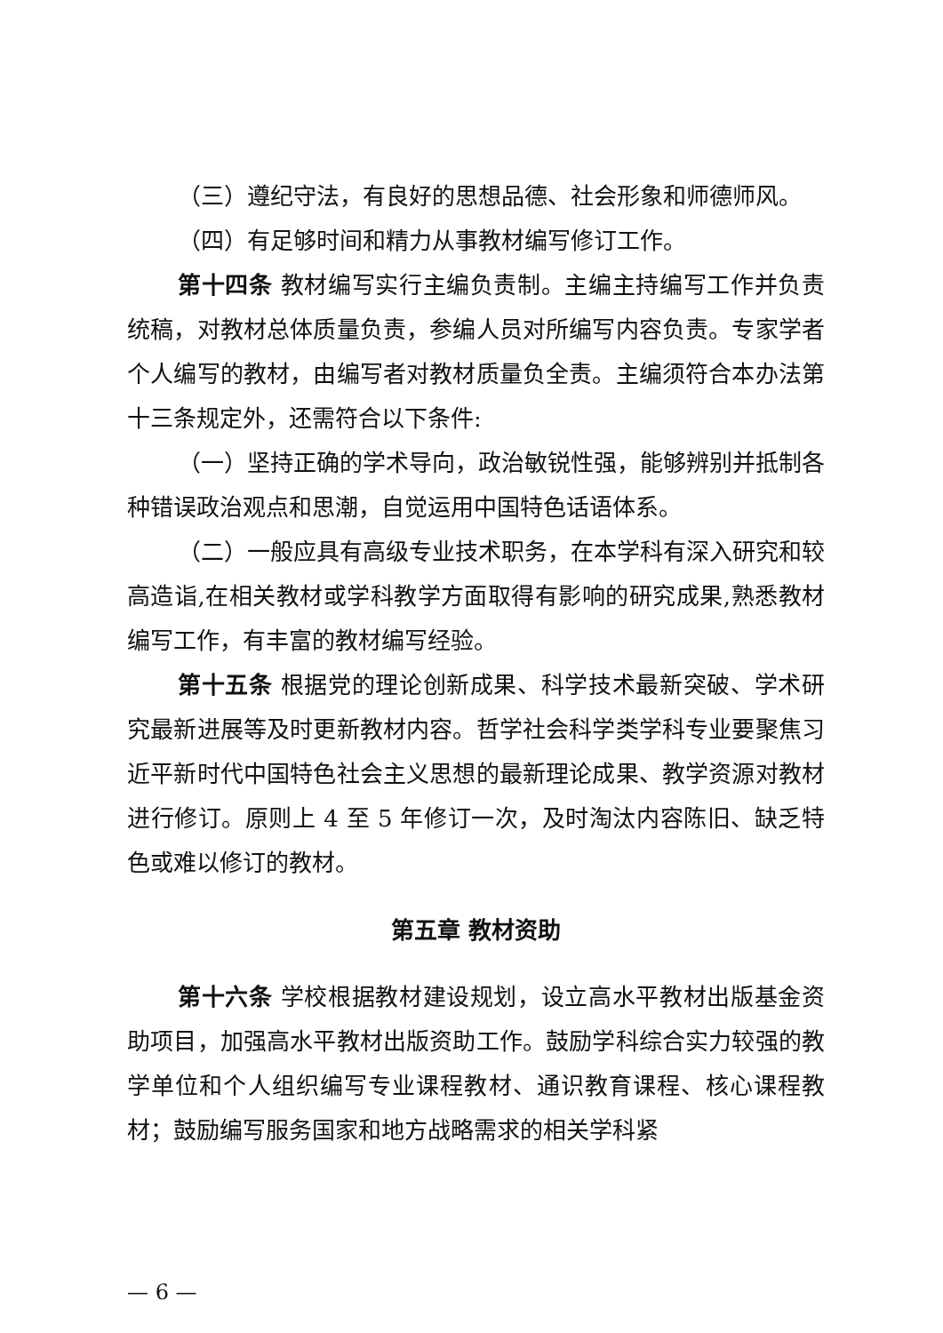（三）遵纪守法，有良好的思想品德、社会形象和师德师风。
（四）有足够时间和精力从事教材编写修订工作。
第十四条 教材编写实行主编负责制。主编主持编写工作并负责统稿，对教材总体质量负责，参编人员对所编写内容负责。专家学者个人编写的教材，由编写者对教材质量负全责。主编须符合本办法第十三条规定外，还需符合以下条件:
（一）坚持正确的学术导向，政治敏锐性强，能够辨别并抵制各种错误政治观点和思潮，自觉运用中国特色话语体系。
（二）一般应具有高级专业技术职务，在本学科有深入研究和较高造诣,在相关教材或学科教学方面取得有影响的研究成果,熟悉教材编写工作，有丰富的教材编写经验。
第十五条 根据党的理论创新成果、科学技术最新突破、学术研究最新进展等及时更新教材内容。哲学社会科学类学科专业要聚焦习近平新时代中国特色社会主义思想的最新理论成果、教学资源对教材进行修订。原则上 4 至 5 年修订一次，及时淘汰内容陈旧、缺乏特色或难以修订的教材。
第五章 教材资助
第十六条 学校根据教材建设规划，设立高水平教材出版基金资助项目，加强高水平教材出版资助工作。鼓励学科综合实力较强的教学单位和个人组织编写专业课程教材、通识教育课程、核心课程教材；鼓励编写服务国家和地方战略需求的相关学科紧
— 6 —